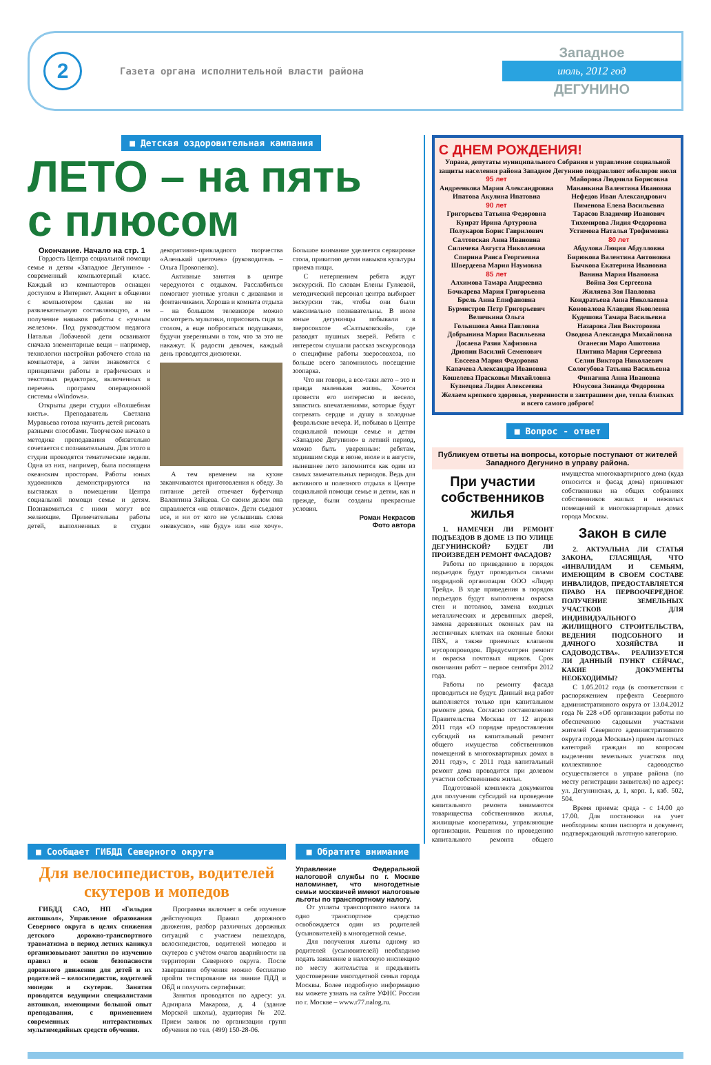2
Газета органа исполнительной власти района
Западное
июль, 2012 год
ДЕГУНИНО
■ Детская оздоровительная кампания
ЛЕТО – на пять
с плюсом
Окончание. Начало на стр. 1
Гордость Центра социальной помощи семье и детям «Западное Дегунино» - современный компьютерный класс. Каждый из компьютеров оснащен доступом в Интернет. Акцент в общении с компьютером сделан не на развлекательную составляющую, а на получение навыков работы с «умным железом». Под руководством педагога Натальи Лобачевой дети осваивают сначала элементарные вещи – например, технологии настройки рабочего стола на компьютере, а затем знакомятся с принципами работы в графических и текстовых редакторах, включенных в перечень программ операционной системы «Windows».
Открыты двери студии «Волшебная кисть». Преподаватель Светлана Муравьева готова научить детей рисовать разными способами. Творческое начало в методике преподавания обязательно сочетается с познавательным. Для этого в студии проводятся тематические недели. Одна из них, например, была посвящена океанским просторам. Работы юных художников демонстрируются на выставках в помещении Центра социальной помощи семье и детям. Познакомиться с ними могут все желающие. Примечательны работы детей, выполненных в студии декоративно-прикладного творчества «Аленький цветочек» (руководитель – Ольга Прокопенко).
Активные занятия в центре чередуются с отдыхом. Расслабиться помогают уютные уголки с диванами и фонтанчиками. Хороша и комната отдыха – на большом телевизоре можно посмотреть мультики, порисовать сидя за столом, а еще побросаться подушками, будучи уверенными в том, что за это не накажут. К радости девочек, каждый день проводятся дискотеки.
А тем временем на кухне заканчиваются приготовления к обеду. За питание детей отвечает буфетчица Валентина Зайцева. Со своим делом она справляется «на отлично». Дети съедают все, и ни от кого не услышишь слова «невкусно», «не буду» или «не хочу». Большое внимание уделяется сервировке стола, привитию детям навыков культуры приема пищи.
С нетерпением ребята ждут экскурсий. По словам Елены Гуляевой, методический персонал центра выбирает экскурсии так, чтобы они были максимально познавательны. В июле юные дегунинцы побывали в зверосовхозе «Салтыковский», где разводят пушных зверей. Ребята с интересом слушали рассказ экскурсовода о специфике работы зверосовхоза, но больше всего запомнилось посещение зоопарка.
Что ни говори, а все-таки лето – это и правда маленькая жизнь. Хочется провести его интересно и весело, запастись впечатлениями, которые будут согревать сердце и душу в холодные февральские вечера. И, побывав в Центре социальной помощи семье и детям «Западное Дегунино» в летний период, можно быть уверенным: ребятам, ходившим сюда в июне, июле и в августе, нынешнее лето запомнится как один из самых замечательных периодов. Ведь для активного и полезного отдыха в Центре социальной помощи семье и детям, как и прежде, были созданы прекрасные условия.
Роман Некрасов
Фото автора
С ДНЕМ РОЖДЕНИЯ!
Управа, депутаты муниципального Собрания и управление социальной защиты населения района Западное Дегунино поздравляют юбиляров июля
95 лет
Андреенкова Мария Александровна
Ипатова Акулина Ипатовна
90 лет
Григорьева Татьяна Федоровна
Кунрат Ирина Артуровна
Полукаров Борис Гаврилович
Салтовская Анна Ивановна
Силичева Августа Николаевна
Спирина Раиса Георгиевна
Швердеева Мария Наумовна
85 лет
Алхимова Тамара Андреевна
Бочкарева Мария Григорьевна
Брель Анна Епифановна
Бурмистров Петр Григорьевич
Величкина Ольга
Гольяшова Анна Павловна
Добрынина Мария Васильевна
Досаева Разия Хафизовна
Дрюпин Василий Семенович
Евсеева Мария Федоровна
Капачева Александра Ивановна
Кошелева Прасковья Михайловна
Кузнецова Лидия Алексеевна
Майорова Людмила Борисовна
Мананкина Валентина Ивановна
Нефедов Иван Александрович
Пименова Елена Васильевна
Тарасов Владимир Иванович
Тихомирова Лидия Федоровна
Устимова Наталья Трофимовна
80 лет
Абдулова Люция Абдулловна
Бирюкова Валентина Антоновна
Бычкова Екатерина Ивановна
Ванина Мария Ивановна
Война Зоя Сергеевна
Жиляева Зоя Павловна
Кондратьева Анна Николаевна
Коновалова Клавдия Яковлевна
Кудешова Тамара Васильевна
Назарова Лия Викторовна
Оводова Александра Михайловна
Оганесян Маро Ашотовна
Плитина Мария Сергеевна
Селин Виктора Николаевич
Сологубова Татьяна Васильевна
Финагина Анна Ивановна
Юнусова Зинаида Федоровна
Желаем крепкого здоровья, уверенности в завтрашнем дне, тепла близких и всего самого доброго!
■ Вопрос - ответ
Публикуем ответы на вопросы, которые поступают от жителей Западного Дегунино в управу района.
При участии собственников жилья
1. НАМЕЧЕН ЛИ РЕМОНТ ПОДЪЕЗДОВ В ДОМЕ 13 ПО УЛИЦЕ ДЕГУНИНСКОЙ? БУДЕТ ЛИ ПРОИЗВЕДЕН РЕМОНТ ФАСАДОВ?
Работы по приведению в порядок подъездов будут проводиться силами подрядной организации ООО «Лидер Трейд». В ходе приведения в порядок подъездов будут выполнены окраска стен и потолков, замена входных металлических и деревянных дверей, замена деревянных оконных рам на лестничных клетках на оконные блоки ПВХ, а также приемных клапанов мусоропроводов. Предусмотрен ремонт и окраска почтовых ящиков. Срок окончания работ – первое сентября 2012 года.
Работы по ремонту фасада проводиться не будут. Данный вид работ выполняется только при капитальном ремонте дома. Согласно постановлению Правительства Москвы от 12 апреля 2011 года «О порядке предоставления субсидий на капитальный ремонт общего имущества собственников помещений в многоквартирных домах в 2011 году», с 2011 года капитальный ремонт дома проводится при долевом участии собственников жилья.
Подготовкой комплекта документов для получения субсидий на проведение капитального ремонта занимаются товарищества собственников жилья, жилищные кооперативы, управляющие организации. Решения по проведению капитального ремонта общего имущества многоквартирного дома (куда относится и фасад дома) принимают собственники на общих собраниях собственников жилых и нежилых помещений в многоквартирных домах города Москвы.
Закон в силе
2. АКТУАЛЬНА ЛИ СТАТЬЯ ЗАКОНА, ГЛАСЯЩАЯ, ЧТО «ИНВАЛИДАМ И СЕМЬЯМ, ИМЕЮЩИМ В СВОЕМ СОСТАВЕ ИНВАЛИДОВ, ПРЕДОСТАВЛЯЕТСЯ ПРАВО НА ПЕРВООЧЕРЕДНОЕ ПОЛУЧЕНИЕ ЗЕМЕЛЬНЫХ УЧАСТКОВ ДЛЯ ИНДИВИДУАЛЬНОГО ЖИЛИЩНОГО СТРОИТЕЛЬСТВА, ВЕДЕНИЯ ПОДСОБНОГО И ДАЧНОГО ХОЗЯЙСТВА И САДОВОДСТВА». РЕАЛИЗУЕТСЯ ЛИ ДАННЫЙ ПУНКТ СЕЙЧАС, КАКИЕ ДОКУМЕНТЫ НЕОБХОДИМЫ?
С 1.05.2012 года (в соответствии с распоряжением префекта Северного административного округа от 13.04.2012 года № 228 «Об организации работы по обеспечению садовыми участками жителей Северного административного округа города Москвы») прием льготных категорий граждан по вопросам выделения земельных участков под коллективное садоводство осуществляется в управе района (по месту регистрации заявителя) по адресу: ул. Дегунинская, д. 1, корп. 1, каб. 502, 504.
Время приема: среда - с 14.00 до 17.00. Для постановки на учет необходимы копия паспорта и документ, подтверждающий льготную категорию.
■ Сообщает ГИБДД Северного округа
Для велосипедистов, водителей скутеров и мопедов
ГИБДД САО, НП «Гильдия автошкол», Управление образования Северного округа в целях снижения детского дорожно-транспортного травматизма в период летних каникул организовывают занятия по изучению правил и основ безопасности дорожного движения для детей и их родителей – велосипедистов, водителей мопедов и скутеров. Занятия проводятся ведущими специалистами автошкол, имеющими большой опыт преподавания, с применением современных интерактивных мультимедийных средств обучения.
Программа включает в себя изучение действующих Правил дорожного движения, разбор различных дорожных ситуаций с участием пешеходов, велосипедистов, водителей мопедов и скутеров с учётом очагов аварийности на территории Северного округа. После завершения обучения можно бесплатно пройти тестирование на знание ПДД и ОБД и получить сертификат.
Занятия проводятся по адресу: ул. Адмирала Макарова, д. 4 (здание Морской школы), аудитория № 202. Прием заявок по организации групп обучения по тел. (499) 150-28-06.
■ Обратите внимание
Управление Федеральной налоговой службы по г. Москве напоминает, что многодетные семьи москвичей имеют налоговые льготы по транспортному налогу.
От уплаты транспортного налога за одно транспортное средство освобождается один из родителей (усыновителей) в многодетной семье.
Для получения льготы одному из родителей (усыновителей) необходимо подать заявление в налоговую инспекцию по месту жительства и предъявить удостоверение многодетной семьи города Москвы. Более подробную информацию вы можете узнать на сайте УФНС России по г. Москве – www.r77.nalog.ru.